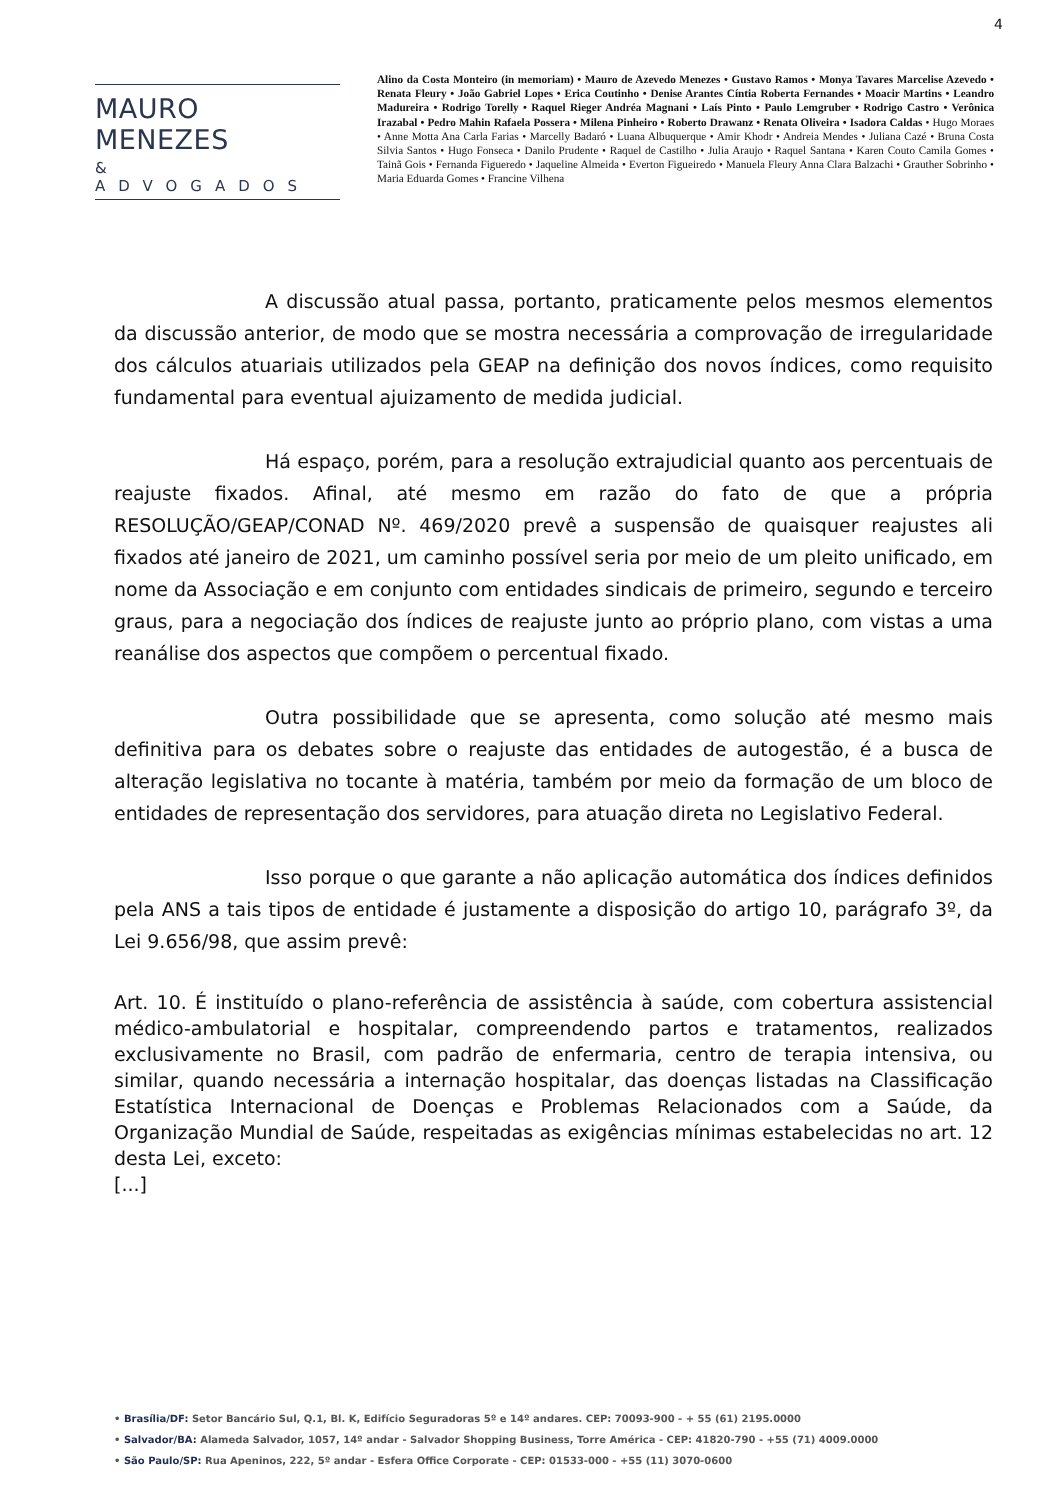4
MAURO MENEZES
& ADVOGADOS
Alino da Costa Monteiro (in memoriam) • Mauro de Azevedo Menezes • Gustavo Ramos • Monya Tavares Marcelise Azevedo • Renata Fleury • João Gabriel Lopes • Erica Coutinho • Denise Arantes Cíntia Roberta Fernandes • Moacir Martins • Leandro Madureira • Rodrigo Torelly • Raquel Rieger Andréa Magnani • Laís Pinto • Paulo Lemgruber • Rodrigo Castro • Verônica Irazabal • Pedro Mahin Rafaela Possera • Milena Pinheiro • Roberto Drawanz • Renata Oliveira • Isadora Caldas • Hugo Moraes • Anne Motta Ana Carla Farias • Marcelly Badaró • Luana Albuquerque • Amir Khodr • Andreia Mendes • Juliana Cazé • Bruna Costa Silvia Santos • Hugo Fonseca • Danilo Prudente • Raquel de Castilho • Julia Araujo • Raquel Santana • Karen Couto Camila Gomes • Tainã Gois • Fernanda Figueredo • Jaqueline Almeida • Everton Figueiredo • Manuela Fleury Anna Clara Balzachi • Grauther Sobrinho • Maria Eduarda Gomes • Francine Vilhena
A discussão atual passa, portanto, praticamente pelos mesmos elementos da discussão anterior, de modo que se mostra necessária a comprovação de irregularidade dos cálculos atuariais utilizados pela GEAP na definição dos novos índices, como requisito fundamental para eventual ajuizamento de medida judicial.
Há espaço, porém, para a resolução extrajudicial quanto aos percentuais de reajuste fixados. Afinal, até mesmo em razão do fato de que a própria RESOLUÇÃO/GEAP/CONAD Nº. 469/2020 prevê a suspensão de quaisquer reajustes ali fixados até janeiro de 2021, um caminho possível seria por meio de um pleito unificado, em nome da Associação e em conjunto com entidades sindicais de primeiro, segundo e terceiro graus, para a negociação dos índices de reajuste junto ao próprio plano, com vistas a uma reanálise dos aspectos que compõem o percentual fixado.
Outra possibilidade que se apresenta, como solução até mesmo mais definitiva para os debates sobre o reajuste das entidades de autogestão, é a busca de alteração legislativa no tocante à matéria, também por meio da formação de um bloco de entidades de representação dos servidores, para atuação direta no Legislativo Federal.
Isso porque o que garante a não aplicação automática dos índices definidos pela ANS a tais tipos de entidade é justamente a disposição do artigo 10, parágrafo 3º, da Lei 9.656/98, que assim prevê:
Art. 10. É instituído o plano-referência de assistência à saúde, com cobertura assistencial médico-ambulatorial e hospitalar, compreendendo partos e tratamentos, realizados exclusivamente no Brasil, com padrão de enfermaria, centro de terapia intensiva, ou similar, quando necessária a internação hospitalar, das doenças listadas na Classificação Estatística Internacional de Doenças e Problemas Relacionados com a Saúde, da Organização Mundial de Saúde, respeitadas as exigências mínimas estabelecidas no art. 12 desta Lei, exceto:
[...]
• Brasília/DF: Setor Bancário Sul, Q.1, Bl. K, Edifício Seguradoras 5º e 14º andares. CEP: 70093-900 - + 55 (61) 2195.0000
• Salvador/BA: Alameda Salvador, 1057, 14º andar - Salvador Shopping Business, Torre América - CEP: 41820-790 - +55 (71) 4009.0000
• São Paulo/SP: Rua Apeninos, 222, 5º andar - Esfera Office Corporate - CEP: 01533-000 - +55 (11) 3070-0600